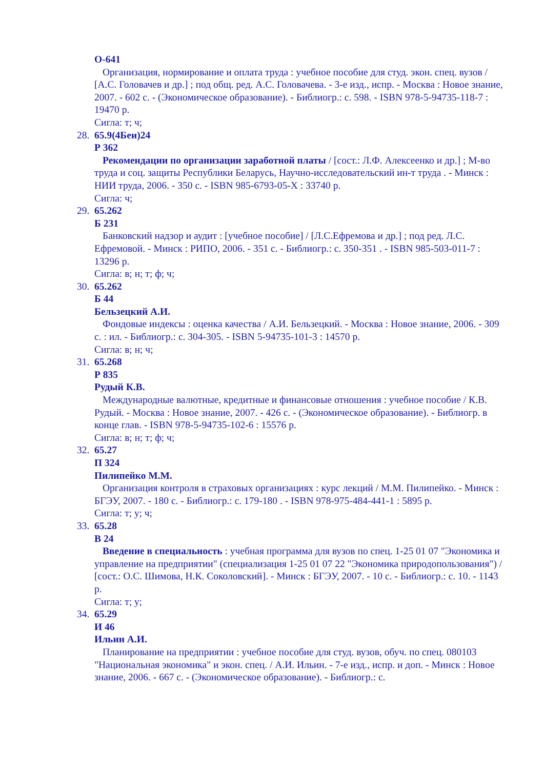О-641
Организация, нормирование и оплата труда : учебное пособие для студ. экон. спец. вузов / [А.С. Головачев и др.] ; под общ. ред. А.С. Головачева. - 3-е изд., испр. - Москва : Новое знание, 2007. - 602 с. - (Экономическое образование). - Библиогр.: с. 598. - ISBN 978-5-94735-118-7 : 19470 р.
Сигла: т; ч;
28.
65.9(4Беи)24
Р 362
Рекомендации по организации заработной платы / [сост.: Л.Ф. Алексеенко и др.] ; М-во труда и соц. защиты Республики Беларусь, Научно-исследовательский ин-т труда . - Минск : НИИ труда, 2006. - 350 с. - ISBN 985-6793-05-X : 33740 р.
Сигла: ч;
29.
65.262
Б 231
Банковский надзор и аудит : [учебное пособие] / [Л.С.Ефремова и др.] ; под ред. Л.С. Ефремовой. - Минск : РИПО, 2006. - 351 с. - Библиогр.: с. 350-351 . - ISBN 985-503-011-7 : 13296 р.
Сигла: в; н; т; ф; ч;
30.
65.262
Б 44
Бельзецкий А.И.
Фондовые индексы : оценка качества / А.И. Бельзецкий. - Москва : Новое знание, 2006. - 309 с. : ил. - Библиогр.: с. 304-305. - ISBN 5-94735-101-3 : 14570 р.
Сигла: в; н; ч;
31.
65.268
Р 835
Рудый К.В.
Международные валютные, кредитные и финансовые отношения : учебное пособие / К.В. Рудый. - Москва : Новое знание, 2007. - 426 с. - (Экономическое образование). - Библиогр. в конце глав. - ISBN 978-5-94735-102-6 : 15576 р.
Сигла: в; н; т; ф; ч;
32.
65.27
П 324
Пилипейко М.М.
Организация контроля в страховых организациях : курс лекций / М.М. Пилипейко. - Минск : БГЭУ, 2007. - 180 с. - Библиогр.: с. 179-180 . - ISBN 978-975-484-441-1 : 5895 р.
Сигла: т; у; ч;
33.
65.28
В 24
Введение в специальность : учебная программа для вузов по спец. 1-25 01 07 "Экономика и управление на предприятии" (специализация 1-25 01 07 22 "Экономика природопользования") / [сост.: О.С. Шимова, Н.К. Соколовский]. - Минск : БГЭУ, 2007. - 10 с. - Библиогр.: с. 10. - 1143 р.
Сигла: т; у;
34.
65.29
И 46
Ильин А.И.
Планирование на предприятии : учебное пособие для студ. вузов, обуч. по спец. 080103 "Национальная экономика" и экон. спец. / А.И. Ильин. - 7-е изд., испр. и доп. - Минск : Новое знание, 2006. - 667 с. - (Экономическое образование). - Библиогр.: с.